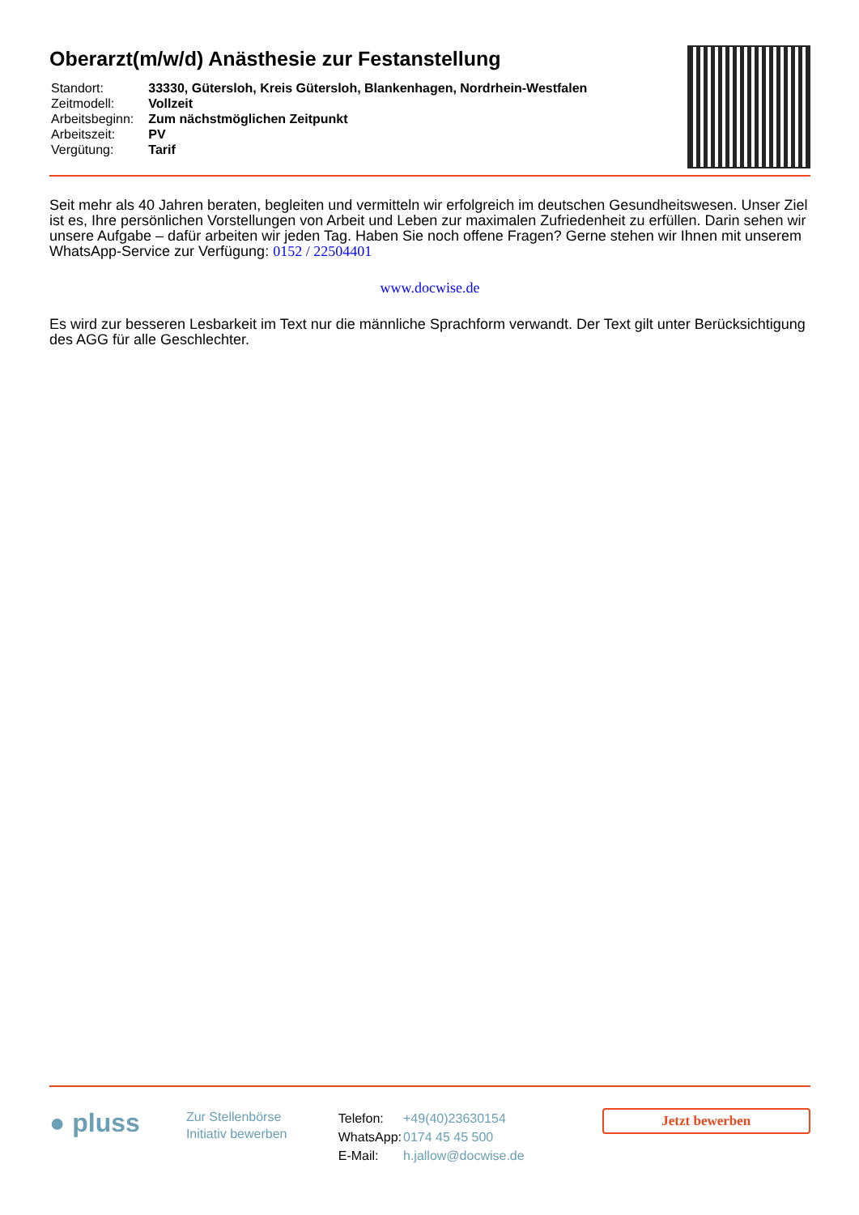Oberarzt(m/w/d) Anästhesie zur Festanstellung
| Standort: | 33330, Gütersloh, Kreis Gütersloh, Blankenhagen, Nordrhein-Westfalen |
| Zeitmodell: | Vollzeit |
| Arbeitsbeginn: | Zum nächstmöglichen Zeitpunkt |
| Arbeitszeit: | PV |
| Vergütung: | Tarif |
Seit mehr als 40 Jahren beraten, begleiten und vermitteln wir erfolgreich im deutschen Gesundheitswesen. Unser Ziel ist es, Ihre persönlichen Vorstellungen von Arbeit und Leben zur maximalen Zufriedenheit zu erfüllen. Darin sehen wir unsere Aufgabe – dafür arbeiten wir jeden Tag. Haben Sie noch offene Fragen? Gerne stehen wir Ihnen mit unserem WhatsApp-Service zur Verfügung: 0152 / 22504401
www.docwise.de
Es wird zur besseren Lesbarkeit im Text nur die männliche Sprachform verwandt. Der Text gilt unter Berücksichtigung des AGG für alle Geschlechter.
● pluss
Zur Stellenbörse
Initiativ bewerben
| Telefon: | +49(40)23630154 |
| WhatsApp: | 0174 45 45 500 |
| E-Mail: | h.jallow@docwise.de |
Jetzt bewerben